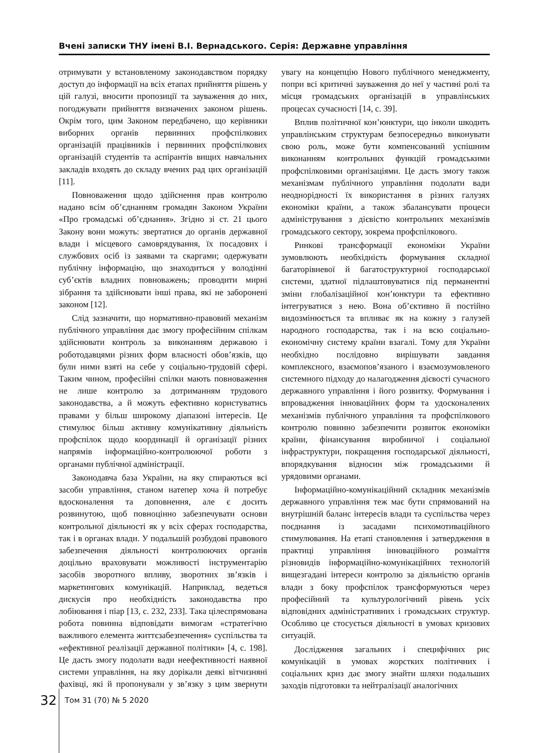Вчені записки ТНУ імені В.І. Вернадського. Серія: Державне управління
отримувати у встановленому законодавством порядку доступ до інформації на всіх етапах прийняття рішень у цій галузі, вносити пропозиції та зауваження до них, погоджувати прийняття визначених законом рішень. Окрім того, цим Законом передбачено, що керівники виборних органів первинних профспілкових організацій працівників і первинних профспілкових організацій студентів та аспірантів вищих навчальних закладів входять до складу вчених рад цих організацій [11].
Повноваження щодо здійснення прав контролю надано всім об’єднанням громадян Законом України «Про громадські об’єднання». Згідно зі ст. 21 цього Закону вони можуть: звертатися до органів державної влади і місцевого самоврядування, їх посадових і службових осіб із заявами та скаргами; одержувати публічну інформацію, що знаходиться у володінні суб’єктів владних повноважень; проводити мирні зібрання та здійснювати інші права, які не заборонені законом [12].
Слід зазначити, що нормативно-правовий механізм публічного управління дає змогу професійним спілкам здійснювати контроль за виконанням державою і роботодавцями різних форм власності обов’язків, що були ними взяті на себе у соціально-трудовій сфері. Таким чином, професійні спілки мають повноваження не лише контролю за дотриманням трудового законодавства, а й можуть ефективно користуватись правами у більш широкому діапазоні інтересів. Це стимулює більш активну комунікативну діяльність профспілок щодо координації й організації різних напрямів інформаційно-контролюючої роботи з органами публічної адміністрації.
Законодавча база України, на яку спираються всі засоби управління, станом натепер хоча й потребує вдосконалення та доповнення, але є досить розвинутою, щоб повноцінно забезпечувати основи контрольної діяльності як у всіх сферах господарства, так і в органах влади. У подальшій розбудові правового забезпечення діяльності контролюючих органів доцільно враховувати можливості інструментарію засобів зворотного впливу, зворотних зв’язків і маркетингових комунікацій. Наприклад, ведеться дискусія про необхідність законодавства про лобіювання і піар [13, с. 232, 233]. Така цілеспрямована робота повинна відповідати вимогам «стратегічно важливого елемента життєзабезпечення» суспільства та «ефективної реалізації державної політики» [4, с. 198]. Це дасть змогу подолати вади неефективності наявної системи управління, на яку дорікали деякі вітчизняні фахівці, які й пропонували у зв’язку з цим звернути увагу на концепцію Нового публічного менеджменту, попри всі критичні зауваження до неї у частині ролі та місця громадських організацій в управлінських процесах сучасності [14, с. 39].
Вплив політичної кон’юнктури, що інколи шкодить управлінським структурам безпосередньо виконувати свою роль, може бути компенсований успішним виконанням контрольних функцій громадськими профспілковими організаціями. Це дасть змогу також механізмам публічного управління подолати вади неоднорідності їх використання в різних галузях економіки країни, а також збалансувати процеси адміністрування з дієвістю контрольних механізмів громадського сектору, зокрема профспілкового.
Ринкові трансформації економіки України зумовлюють необхідність формування складної багаторівневої й багатоструктурної господарської системи, здатної підлаштовуватися під перманентні зміни глобалізаційної кон’юнктури та ефективно інтегруватися з нею. Вона об’єктивно й постійно видозмінюється та впливає як на кожну з галузей народного господарства, так і на всю соціально-економічну систему країни взагалі. Тому для України необхідно послідовно вирішувати завдання комплексного, взаємопов’язаного і взаємозумовленого системного підходу до налагодження дієвості сучасного державного управління і його розвитку. Формування і впровадження інноваційних форм та удосконалених механізмів публічного управління та профспілкового контролю повинно забезпечити розвиток економіки країни, фінансування виробничої і соціальної інфраструктури, покращення господарської діяльності, впорядкування відносин між громадськими й урядовими органами.
Інформаційно-комунікаційний складник механізмів державного управління теж має бути спрямований на внутрішній баланс інтересів влади та суспільства через поєднання із засадами психомотиваційного стимулювання. На етапі становлення і затвердження в практиці управління інноваційного розмаїття різновидів інформаційно-комунікаційних технологій вищезгадані інтереси контролю за діяльністю органів влади з боку профспілок трансформуються через професійний та культурологічний рівень усіх відповідних адміністративних і громадських структур. Особливо це стосується діяльності в умовах кризових ситуацій.
Дослідження загальних і специфічних рис комунікацій в умовах жорстких політичних і соціальних криз дає змогу знайти шляхи подальших заходів підготовки та нейтралізації аналогічних
32 Том 31 (70) № 5 2020